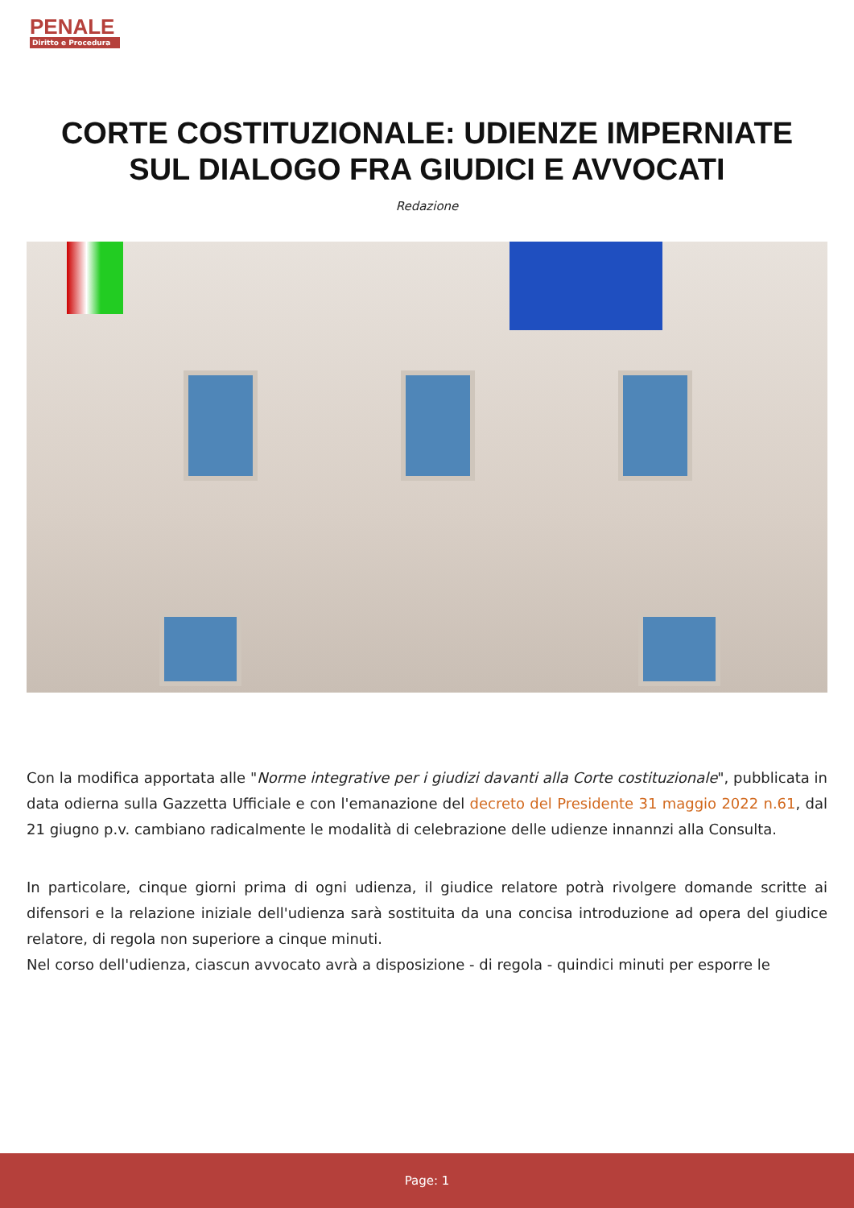PENALE
Diritto e Procedura
CORTE COSTITUZIONALE: UDIENZE IMPERNIATE SUL DIALOGO FRA GIUDICI E AVVOCATI
Redazione
Con la modifica apportata alle "Norme integrative per i giudizi davanti alla Corte costituzionale", pubblicata in data odierna sulla Gazzetta Ufficiale e con l'emanazione del decreto del Presidente 31 maggio 2022 n.61, dal 21 giugno p.v. cambiano radicalmente le modalità di celebrazione delle udienze innannzi alla Consulta.
In particolare, cinque giorni prima di ogni udienza, il giudice relatore potrà rivolgere domande scritte ai difensori e la relazione iniziale dell'udienza sarà sostituita da una concisa introduzione ad opera del giudice relatore, di regola non superiore a cinque minuti.
Nel corso dell'udienza, ciascun avvocato avrà a disposizione - di regola - quindici minuti per esporre le
Page: 1